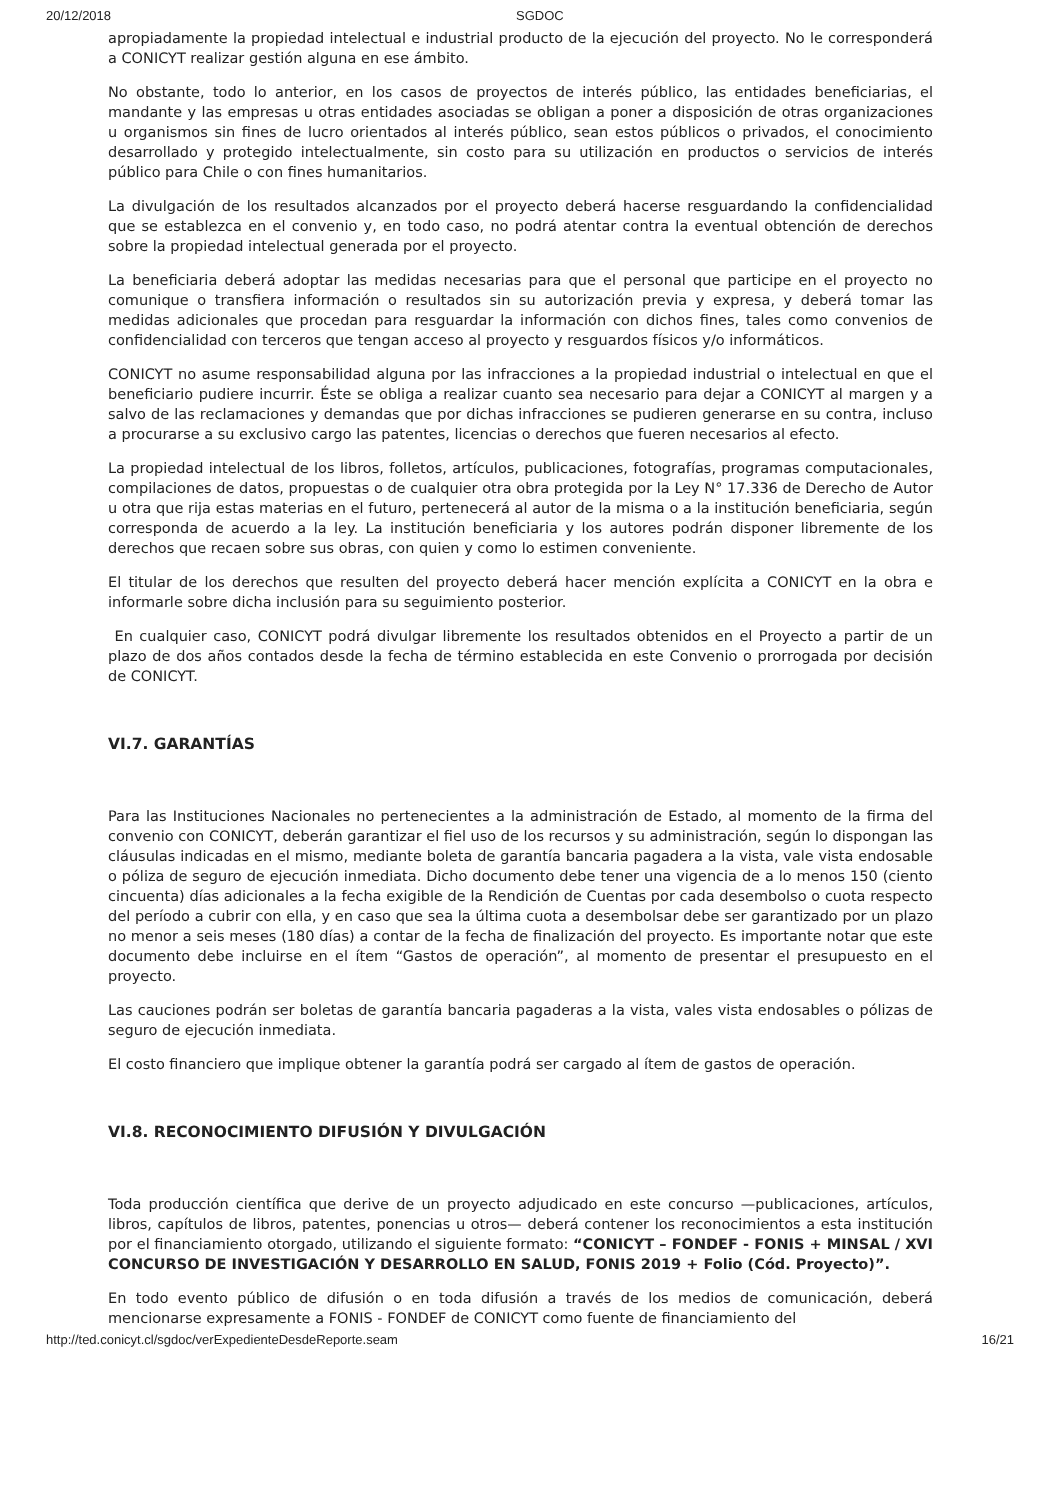20/12/2018 SGDOC
apropiadamente la propiedad intelectual e industrial producto de la ejecución del proyecto. No le corresponderá a CONICYT realizar gestión alguna en ese ámbito.
No obstante, todo lo anterior, en los casos de proyectos de interés público, las entidades beneficiarias, el mandante y las empresas u otras entidades asociadas se obligan a poner a disposición de otras organizaciones u organismos sin fines de lucro orientados al interés público, sean estos públicos o privados, el conocimiento desarrollado y protegido intelectualmente, sin costo para su utilización en productos o servicios de interés público para Chile o con fines humanitarios.
La divulgación de los resultados alcanzados por el proyecto deberá hacerse resguardando la confidencialidad que se establezca en el convenio y, en todo caso, no podrá atentar contra la eventual obtención de derechos sobre la propiedad intelectual generada por el proyecto.
La beneficiaria deberá adoptar las medidas necesarias para que el personal que participe en el proyecto no comunique o transfiera información o resultados sin su autorización previa y expresa, y deberá tomar las medidas adicionales que procedan para resguardar la información con dichos fines, tales como convenios de confidencialidad con terceros que tengan acceso al proyecto y resguardos físicos y/o informáticos.
CONICYT no asume responsabilidad alguna por las infracciones a la propiedad industrial o intelectual en que el beneficiario pudiere incurrir. Éste se obliga a realizar cuanto sea necesario para dejar a CONICYT al margen y a salvo de las reclamaciones y demandas que por dichas infracciones se pudieren generarse en su contra, incluso a procurarse a su exclusivo cargo las patentes, licencias o derechos que fueren necesarios al efecto.
La propiedad intelectual de los libros, folletos, artículos, publicaciones, fotografías, programas computacionales, compilaciones de datos, propuestas o de cualquier otra obra protegida por la Ley N° 17.336 de Derecho de Autor u otra que rija estas materias en el futuro, pertenecerá al autor de la misma o a la institución beneficiaria, según corresponda de acuerdo a la ley. La institución beneficiaria y los autores podrán disponer libremente de los derechos que recaen sobre sus obras, con quien y como lo estimen conveniente.
El titular de los derechos que resulten del proyecto deberá hacer mención explícita a CONICYT en la obra e informarle sobre dicha inclusión para su seguimiento posterior.
En cualquier caso, CONICYT podrá divulgar libremente los resultados obtenidos en el Proyecto a partir de un plazo de dos años contados desde la fecha de término establecida en este Convenio o prorrogada por decisión de CONICYT.
VI.7. GARANTÍAS
Para las Instituciones Nacionales no pertenecientes a la administración de Estado, al momento de la firma del convenio con CONICYT, deberán garantizar el fiel uso de los recursos y su administración, según lo dispongan las cláusulas indicadas en el mismo, mediante boleta de garantía bancaria pagadera a la vista, vale vista endosable o póliza de seguro de ejecución inmediata. Dicho documento debe tener una vigencia de a lo menos 150 (ciento cincuenta) días adicionales a la fecha exigible de la Rendición de Cuentas por cada desembolso o cuota respecto del período a cubrir con ella, y en caso que sea la última cuota a desembolsar debe ser garantizado por un plazo no menor a seis meses (180 días) a contar de la fecha de finalización del proyecto. Es importante notar que este documento debe incluirse en el ítem “Gastos de operación”, al momento de presentar el presupuesto en el proyecto.
Las cauciones podrán ser boletas de garantía bancaria pagaderas a la vista, vales vista endosables o pólizas de seguro de ejecución inmediata.
El costo financiero que implique obtener la garantía podrá ser cargado al ítem de gastos de operación.
VI.8. RECONOCIMIENTO DIFUSIÓN Y DIVULGACIÓN
Toda producción científica que derive de un proyecto adjudicado en este concurso —publicaciones, artículos, libros, capítulos de libros, patentes, ponencias u otros— deberá contener los reconocimientos a esta institución por el financiamiento otorgado, utilizando el siguiente formato: “CONICYT – FONDEF - FONIS + MINSAL / XVI CONCURSO DE INVESTIGACIÓN Y DESARROLLO EN SALUD, FONIS 2019 + Folio (Cód. Proyecto)”.
En todo evento público de difusión o en toda difusión a través de los medios de comunicación, deberá mencionarse expresamente a FONIS - FONDEF de CONICYT como fuente de financiamiento del
http://ted.conicyt.cl/sgdoc/verExpedienteDesdeReporte.seam 16/21